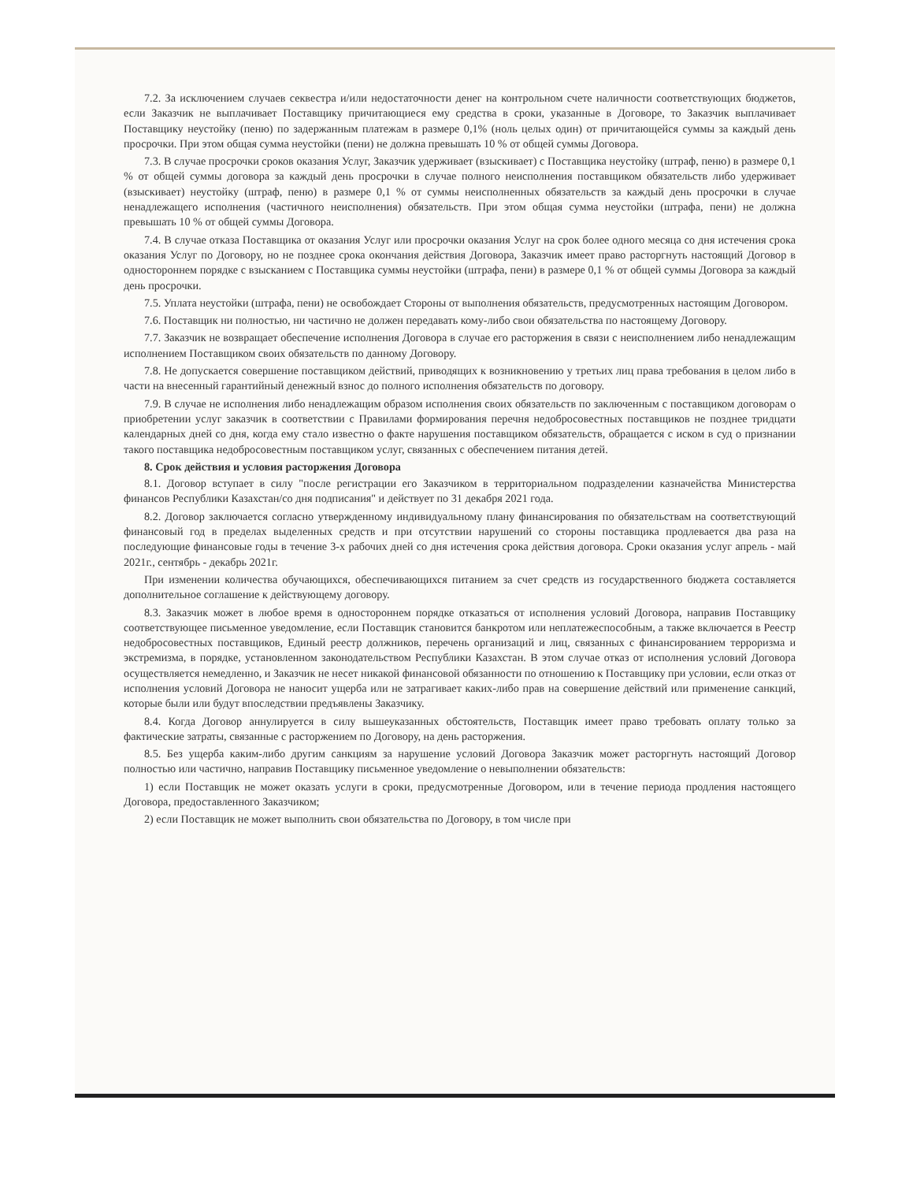7.2. За исключением случаев секвестра и/или недостаточности денег на контрольном счете наличности соответствующих бюджетов, если Заказчик не выплачивает Поставщику причитающиеся ему средства в сроки, указанные в Договоре, то Заказчик выплачивает Поставщику неустойку (пеню) по задержанным платежам в размере 0,1% (ноль целых один) от причитающейся суммы за каждый день просрочки. При этом общая сумма неустойки (пени) не должна превышать 10 % от общей суммы Договора.
7.3. В случае просрочки сроков оказания Услуг, Заказчик удерживает (взыскивает) с Поставщика неустойку (штраф, пеню) в размере 0,1 % от общей суммы договора за каждый день просрочки в случае полного неисполнения поставщиком обязательств либо удерживает (взыскивает) неустойку (штраф, пеню) в размере 0,1 % от суммы неисполненных обязательств за каждый день просрочки в случае ненадлежащего исполнения (частичного неисполнения) обязательств. При этом общая сумма неустойки (штрафа, пени) не должна превышать 10 % от общей суммы Договора.
7.4. В случае отказа Поставщика от оказания Услуг или просрочки оказания Услуг на срок более одного месяца со дня истечения срока оказания Услуг по Договору, но не позднее срока окончания действия Договора, Заказчик имеет право расторгнуть настоящий Договор в одностороннем порядке с взысканием с Поставщика суммы неустойки (штрафа, пени) в размере 0,1 % от общей суммы Договора за каждый день просрочки.
7.5. Уплата неустойки (штрафа, пени) не освобождает Стороны от выполнения обязательств, предусмотренных настоящим Договором.
7.6. Поставщик ни полностью, ни частично не должен передавать кому-либо свои обязательства по настоящему Договору.
7.7. Заказчик не возвращает обеспечение исполнения Договора в случае его расторжения в связи с неисполнением либо ненадлежащим исполнением Поставщиком своих обязательств по данному Договору.
7.8. Не допускается совершение поставщиком действий, приводящих к возникновению у третьих лиц права требования в целом либо в части на внесенный гарантийный денежный взнос до полного исполнения обязательств по договору.
7.9. В случае не исполнения либо ненадлежащим образом исполнения своих обязательств по заключенным с поставщиком договорам о приобретении услуг заказчик в соответствии с Правилами формирования перечня недобросовестных поставщиков не позднее тридцати календарных дней со дня, когда ему стало известно о факте нарушения поставщиком обязательств, обращается с иском в суд о признании такого поставщика недобросовестным поставщиком услуг, связанных с обеспечением питания детей.
8. Срок действия и условия расторжения Договора
8.1. Договор вступает в силу "после регистрации его Заказчиком в территориальном подразделении казначейства Министерства финансов Республики Казахстан/со дня подписания" и действует по 31 декабря 2021 года.
8.2. Договор заключается согласно утвержденному индивидуальному плану финансирования по обязательствам на соответствующий финансовый год в пределах выделенных средств и при отсутствии нарушений со стороны поставщика продлевается два раза на последующие финансовые годы в течение 3-х рабочих дней со дня истечения срока действия договора. Сроки оказания услуг апрель - май 2021г., сентябрь - декабрь 2021г.
При изменении количества обучающихся, обеспечивающихся питанием за счет средств из государственного бюджета составляется дополнительное соглашение к действующему договору.
8.3. Заказчик может в любое время в одностороннем порядке отказаться от исполнения условий Договора, направив Поставщику соответствующее письменное уведомление, если Поставщик становится банкротом или неплатежеспособным, а также включается в Реестр недобросовестных поставщиков, Единый реестр должников, перечень организаций и лиц, связанных с финансированием терроризма и экстремизма, в порядке, установленном законодательством Республики Казахстан. В этом случае отказ от исполнения условий Договора осуществляется немедленно, и Заказчик не несет никакой финансовой обязанности по отношению к Поставщику при условии, если отказ от исполнения условий Договора не наносит ущерба или не затрагивает каких-либо прав на совершение действий или применение санкций, которые были или будут впоследствии предъявлены Заказчику.
8.4. Когда Договор аннулируется в силу вышеуказанных обстоятельств, Поставщик имеет право требовать оплату только за фактические затраты, связанные с расторжением по Договору, на день расторжения.
8.5. Без ущерба каким-либо другим санкциям за нарушение условий Договора Заказчик может расторгнуть настоящий Договор полностью или частично, направив Поставщику письменное уведомление о невыполнении обязательств:
1) если Поставщик не может оказать услуги в сроки, предусмотренные Договором, или в течение периода продления настоящего Договора, предоставленного Заказчиком;
2) если Поставщик не может выполнить свои обязательства по Договору, в том числе при